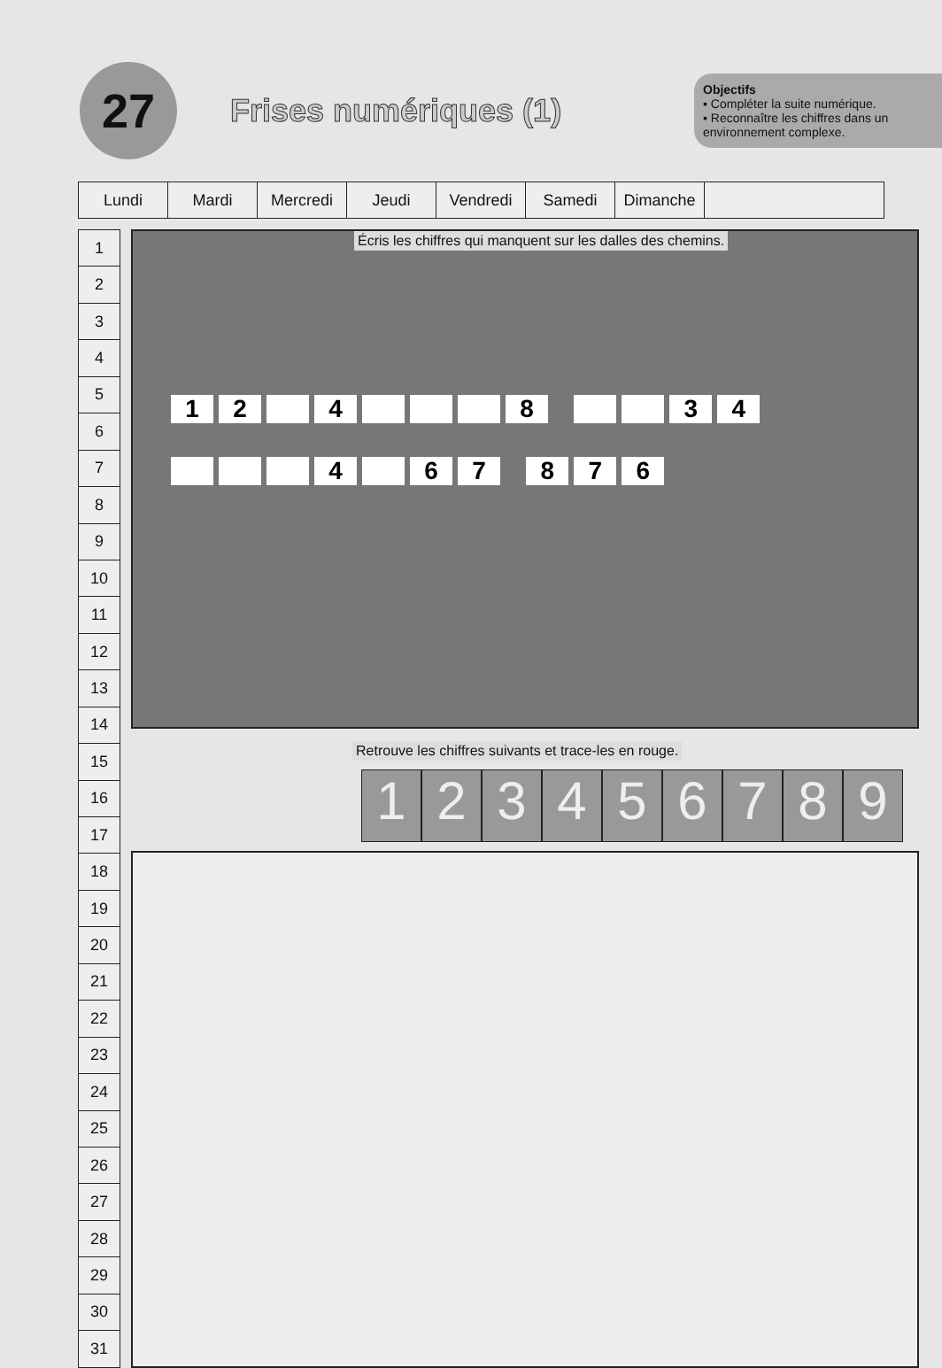27
Frises numériques (1)
Objectifs
▪ Compléter la suite numérique.
▪ Reconnaître les chiffres dans un environnement complexe.
| Lundi | Mardi | Mercredi | Jeudi | Vendredi | Samedi | Dimanche | |
| 1 |
| 2 |
| 3 |
| 4 |
| 5 |
| 6 |
| 7 |
| 8 |
| 9 |
| 10 |
| 11 |
| 12 |
| 13 |
| 14 |
| 15 |
| 16 |
| 17 |
| 18 |
| 19 |
| 20 |
| 21 |
| 22 |
| 23 |
| 24 |
| 25 |
| 26 |
| 27 |
| 28 |
| 29 |
| 30 |
| 31 |
Écris les chiffres qui manquent sur les dalles des chemins.
12 4 8 34
4 67 876
Retrouve les chiffres suivants et trace-les en rouge.
1 2 3 4 5 6 7 8 9